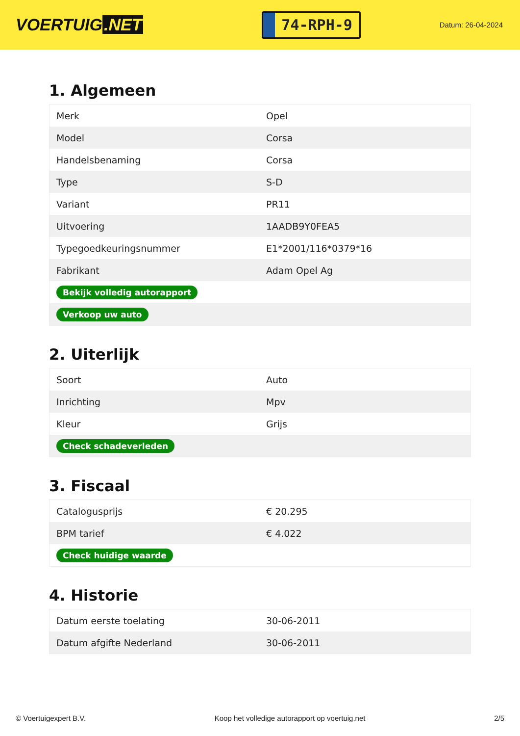VOERTUIG.NET
74-RPH-9
Datum: 26-04-2024
1. Algemeen
| Merk | Opel |
| Model | Corsa |
| Handelsbenaming | Corsa |
| Type | S-D |
| Variant | PR11 |
| Uitvoering | 1AADB9Y0FEA5 |
| Typegoedkeuringsnummer | E1*2001/116*0379*16 |
| Fabrikant | Adam Opel Ag |
| Bekijk volledig autorapport | |
| Verkoop uw auto | |
2. Uiterlijk
| Soort | Auto |
| Inrichting | Mpv |
| Kleur | Grijs |
| Check schadeverleden | |
3. Fiscaal
| Catalogusprijs | € 20.295 |
| BPM tarief | € 4.022 |
| Check huidige waarde | |
4. Historie
| Datum eerste toelating | 30-06-2011 |
| Datum afgifte Nederland | 30-06-2011 |
© Voertuigexpert B.V. Koop het volledige autorapport op voertuig.net 2/5